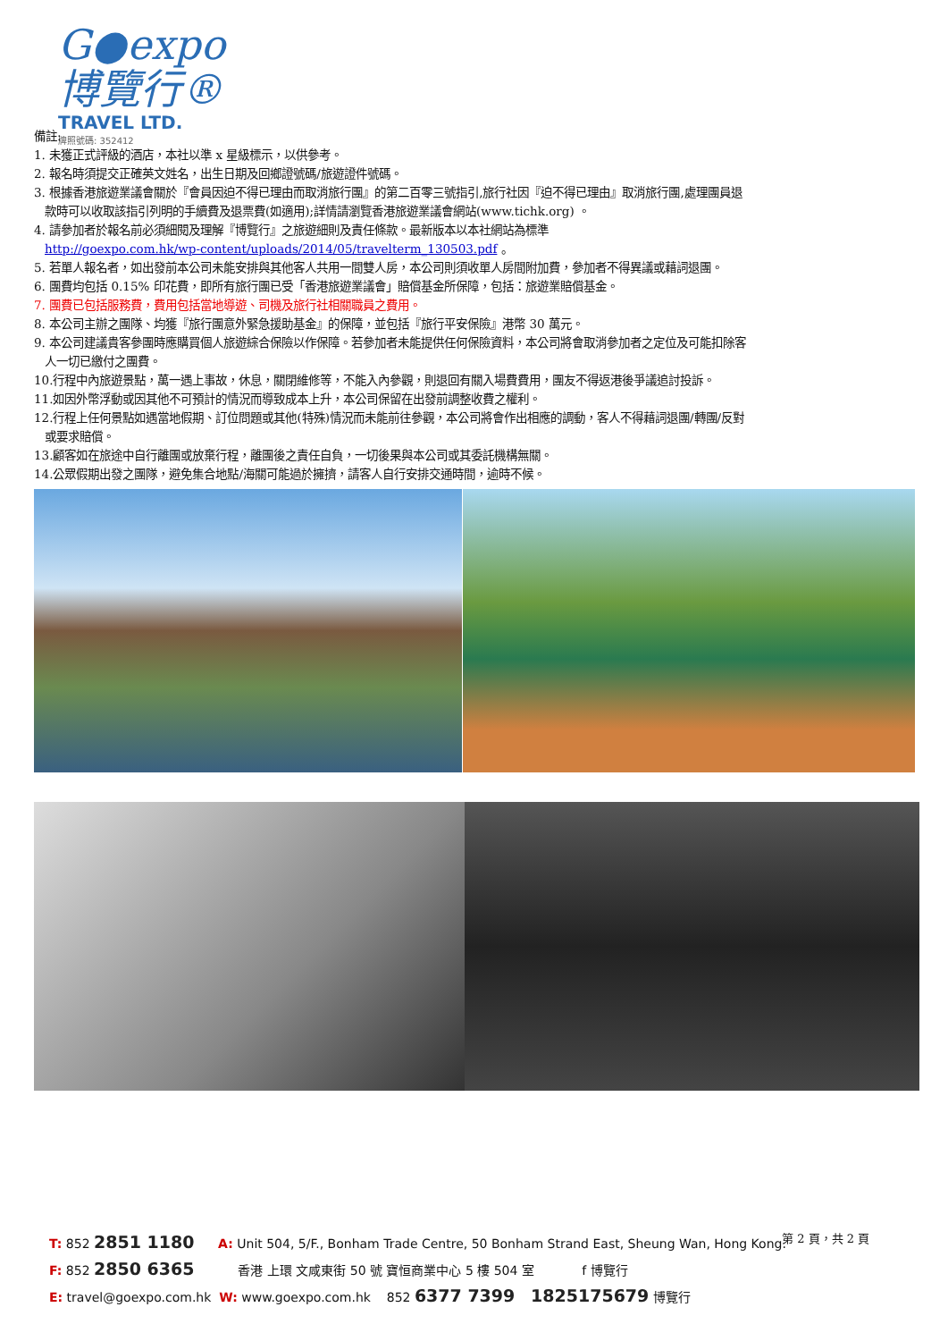G●expo 博覽行®
TRAVEL LTD.
牌照號碼: 352412
備註:
1. 未獲正式評級的酒店，本社以準 x 星級標示，以供參考。
2. 報名時須提交正確英文姓名，出生日期及回鄉證號碼/旅遊證件號碼。
3. 根據香港旅遊業議會關於『會員因迫不得已理由而取消旅行團』的第二百零三號指引,旅行社因『迫不得已理由』取消旅行團,處理團員退
款時可以收取該指引列明的手續費及退票費(如適用);詳情請瀏覽香港旅遊業議會網站(www.tichk.org) 。
4. 請參加者於報名前必須細閱及理解『博覽行』之旅遊細則及責任條款。最新版本以本社網站為標準
http://goexpo.com.hk/wp-content/uploads/2014/05/travelterm_130503.pdf 。
5. 若單人報名者，如出發前本公司未能安排與其他客人共用一間雙人房，本公司則須收單人房間附加費，參加者不得異議或藉詞退團。
6. 團費均包括 0.15% 印花費，即所有旅行團已受「香港旅遊業議會」賠償基金所保障，包括：旅遊業賠償基金。
7. 團費已包括服務費，費用包括當地導遊、司機及旅行社相關職員之費用。
8. 本公司主辦之團隊、均獲『旅行團意外緊急援助基金』的保障，並包括『旅行平安保險』港幣 30 萬元。
9. 本公司建議貴客參團時應購買個人旅遊綜合保險以作保障。若參加者未能提供任何保險資料，本公司將會取消參加者之定位及可能扣除客
人一切已繳付之團費。
10.行程中內旅遊景點，萬一遇上事故，休息，關閉維修等，不能入內參觀，則退回有關入場費費用，團友不得返港後爭議追討投訴。
11.如因外幣浮動或因其他不可預計的情況而導致成本上升，本公司保留在出發前調整收費之權利。
12.行程上任何景點如遇當地假期、訂位問題或其他(特殊)情況而未能前往參觀，本公司將會作出相應的調動，客人不得藉詞退團/轉團/反對
或要求賠償。
13.顧客如在旅途中自行離團或放棄行程，離團後之責任自負，一切後果與本公司或其委託機構無關。
14.公眾假期出發之團隊，避免集合地點/海關可能過於擁擠，請客人自行安排交通時間，逾時不候。
第 2 頁，共 2 頁
T: 852 2851 1180 A: Unit 504, 5/F., Bonham Trade Centre, 50 Bonham Strand East, Sheung Wan, Hong Kong.
F: 852 2850 6365 香港 上環 文咸東街 50 號 寶恒商業中心 5 樓 504 室 f 博覽行
E: travel@goexpo.com.hk W: www.goexpo.com.hk 852 6377 7399 1825175679 博覽行